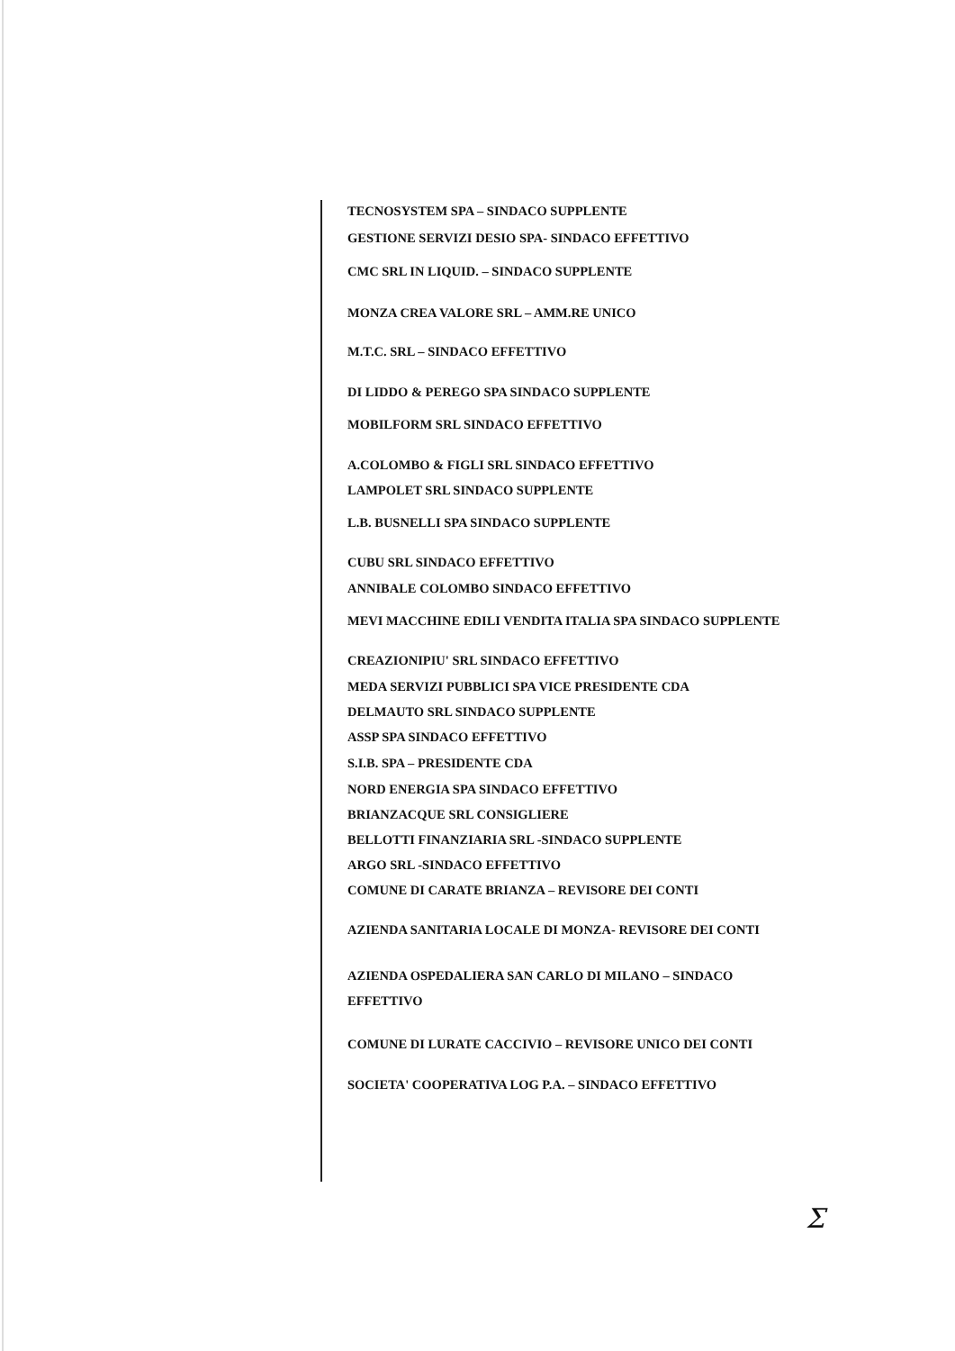TECNOSYSTEM SPA – SINDACO SUPPLENTE
GESTIONE SERVIZI DESIO SPA- SINDACO EFFETTIVO
CMC SRL IN LIQUID. – SINDACO SUPPLENTE
MONZA CREA VALORE SRL – AMM.RE UNICO
M.T.C. SRL – SINDACO EFFETTIVO
DI LIDDO & PEREGO SPA SINDACO SUPPLENTE
MOBILFORM SRL SINDACO EFFETTIVO
A.COLOMBO & FIGLI SRL SINDACO EFFETTIVO
LAMPOLET SRL SINDACO SUPPLENTE
L.B. BUSNELLI SPA SINDACO SUPPLENTE
CUBU SRL SINDACO EFFETTIVO
ANNIBALE COLOMBO SINDACO EFFETTIVO
MEVI MACCHINE EDILI VENDITA ITALIA SPA SINDACO SUPPLENTE
CREAZIONIPIU' SRL SINDACO EFFETTIVO
MEDA SERVIZI PUBBLICI SPA VICE PRESIDENTE CDA
DELMAUTO SRL SINDACO SUPPLENTE
ASSP SPA SINDACO EFFETTIVO
S.I.B. SPA – PRESIDENTE CDA
NORD ENERGIA SPA SINDACO EFFETTIVO
BRIANZACQUE SRL CONSIGLIERE
BELLOTTI FINANZIARIA SRL -SINDACO SUPPLENTE
ARGO SRL -SINDACO EFFETTIVO
COMUNE DI CARATE BRIANZA – REVISORE DEI CONTI
AZIENDA SANITARIA LOCALE DI MONZA- REVISORE DEI CONTI
AZIENDA OSPEDALIERA SAN CARLO DI MILANO – SINDACO
EFFETTIVO
COMUNE DI LURATE CACCIVIO – REVISORE UNICO DEI CONTI
SOCIETA' COOPERATIVA LOG P.A. – SINDACO EFFETTIVO
Ʃ